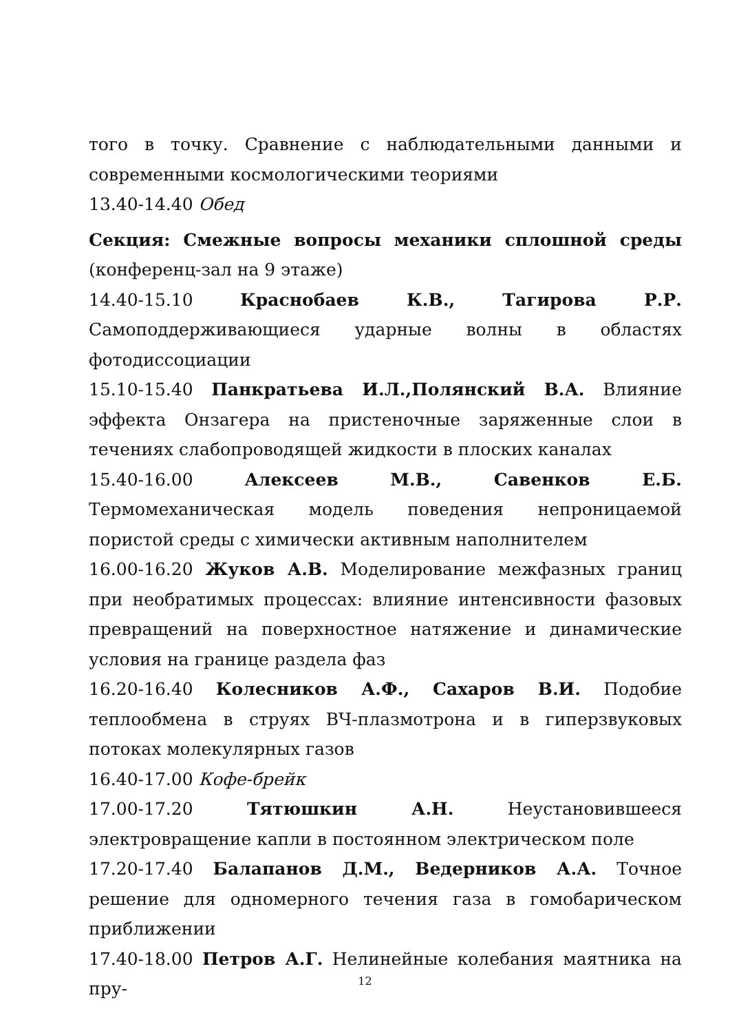того в точку. Сравнение с наблюдательными данными и современными космологическими теориями
13.40-14.40 Обед
Секция: Смежные вопросы механики сплошной среды (конференц-зал на 9 этаже)
14.40-15.10 Краснобаев К.В., Тагирова Р.Р. Самоподдерживающиеся ударные волны в областях фотодиссоциации
15.10-15.40 Панкратьева И.Л.,Полянский В.А. Влияние эффекта Онзагера на пристеночные заряженные слои в течениях слабопроводящей жидкости в плоских каналах
15.40-16.00 Алексеев М.В., Савенков Е.Б. Термомеханическая модель поведения непроницаемой пористой среды с химически активным наполнителем
16.00-16.20 Жуков А.В. Моделирование межфазных границ при необратимых процессах: влияние интенсивности фазовых превращений на поверхностное натяжение и динамические условия на границе раздела фаз
16.20-16.40 Колесников А.Ф., Сахаров В.И. Подобие теплообмена в струях ВЧ-плазмотрона и в гиперзвуковых потоках молекулярных газов
16.40-17.00 Кофе-брейк
17.00-17.20 Тятюшкин А.Н. Неустановившееся электровращение капли в постоянном электрическом поле
17.20-17.40 Балапанов Д.М., Ведерников А.А. Точное решение для одномерного течения газа в гомобарическом приближении
17.40-18.00 Петров А.Г. Нелинейные колебания маятника на пру-
12